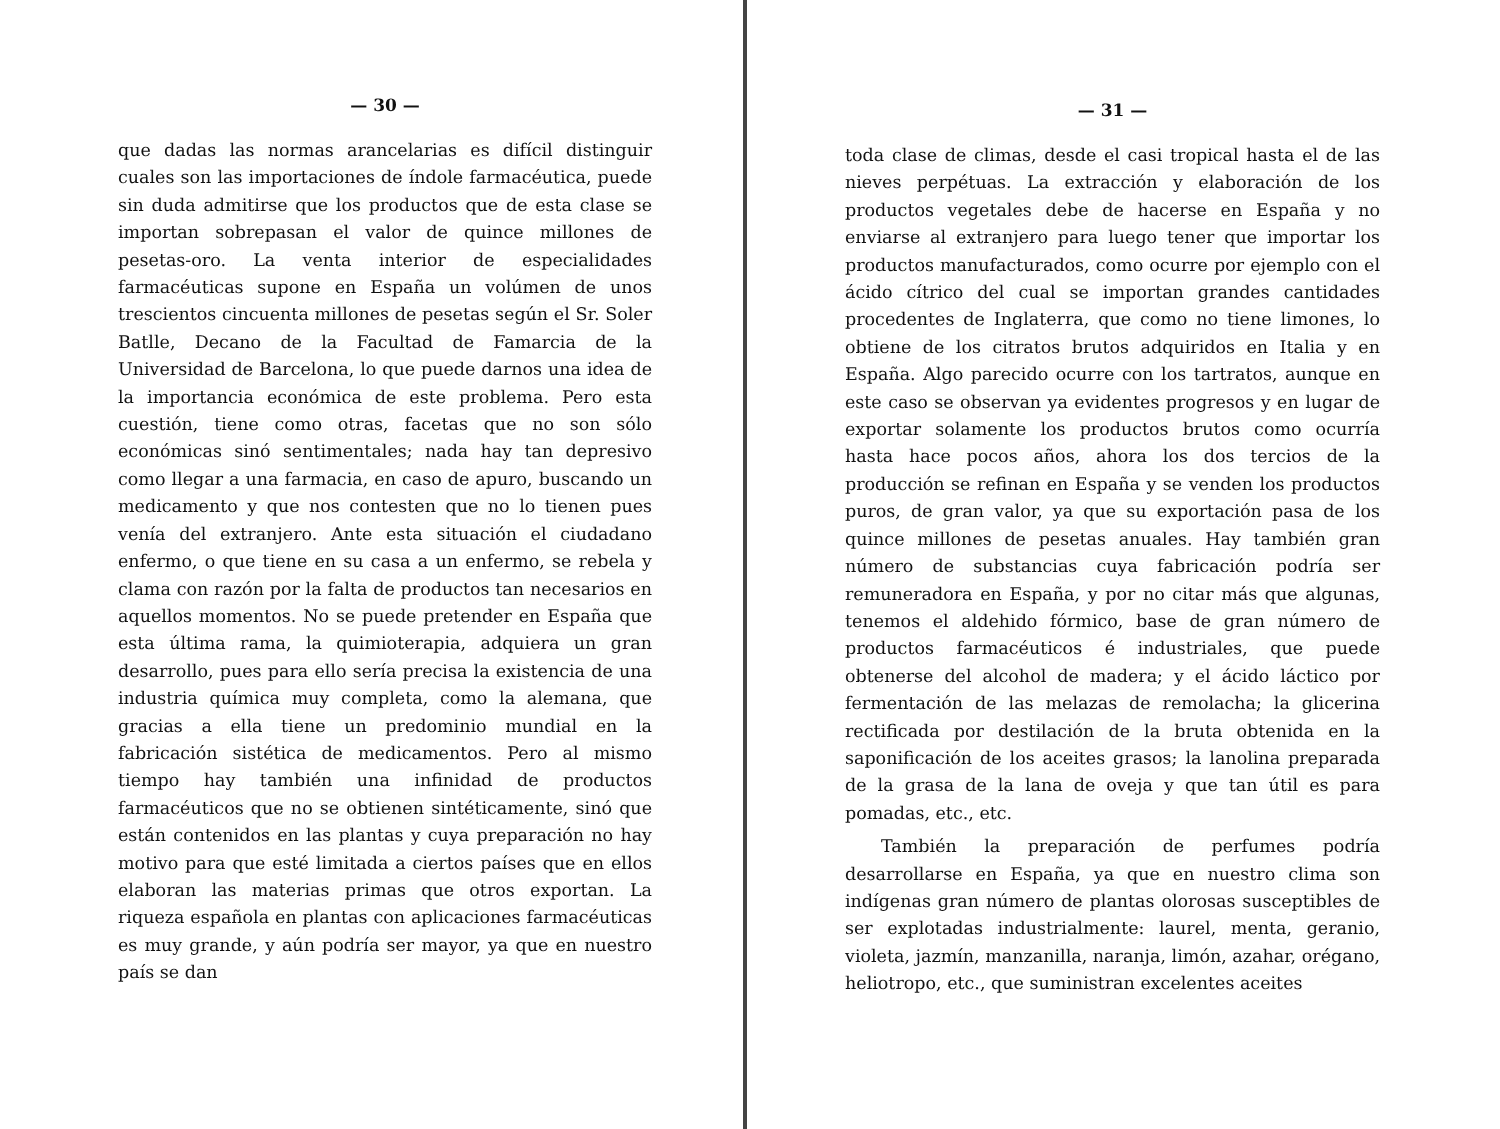— 30 —
que dadas las normas arancelarias es difícil distinguir cuales son las importaciones de índole farmacéutica, puede sin duda admitirse que los productos que de esta clase se importan sobrepasan el valor de quince millones de pesetas-oro. La venta interior de especialidades farmacéuticas supone en España un volúmen de unos trescientos cincuenta millones de pesetas según el Sr. Soler Batlle, Decano de la Facultad de Famarcia de la Universidad de Barcelona, lo que puede darnos una idea de la importancia económica de este problema. Pero esta cuestión, tiene como otras, facetas que no son sólo económicas sinó sentimentales; nada hay tan depresivo como llegar a una farmacia, en caso de apuro, buscando un medicamento y que nos contesten que no lo tienen pues venía del extranjero. Ante esta situación el ciudadano enfermo, o que tiene en su casa a un enfermo, se rebela y clama con razón por la falta de productos tan necesarios en aquellos momentos. No se puede pretender en España que esta última rama, la quimioterapia, adquiera un gran desarrollo, pues para ello sería precisa la existencia de una industria química muy completa, como la alemana, que gracias a ella tiene un predominio mundial en la fabricación sistética de medicamentos. Pero al mismo tiempo hay también una infinidad de productos farmacéuticos que no se obtienen sintéticamente, sinó que están contenidos en las plantas y cuya preparación no hay motivo para que esté limitada a ciertos países que en ellos elaboran las materias primas que otros exportan. La riqueza española en plantas con aplicaciones farmacéuticas es muy grande, y aún podría ser mayor, ya que en nuestro país se dan
— 31 —
toda clase de climas, desde el casi tropical hasta el de las nieves perpétuas. La extracción y elaboración de los productos vegetales debe de hacerse en España y no enviarse al extranjero para luego tener que importar los productos manufacturados, como ocurre por ejemplo con el ácido cítrico del cual se importan grandes cantidades procedentes de Inglaterra, que como no tiene limones, lo obtiene de los citratos brutos adquiridos en Italia y en España. Algo parecido ocurre con los tartratos, aunque en este caso se observan ya evidentes progresos y en lugar de exportar solamente los productos brutos como ocurría hasta hace pocos años, ahora los dos tercios de la producción se refinan en España y se venden los productos puros, de gran valor, ya que su exportación pasa de los quince millones de pesetas anuales. Hay también gran número de substancias cuya fabricación podría ser remuneradora en España, y por no citar más que algunas, tenemos el aldehido fórmico, base de gran número de productos farmacéuticos é industriales, que puede obtenerse del alcohol de madera; y el ácido láctico por fermentación de las melazas de remolacha; la glicerina rectificada por destilación de la bruta obtenida en la saponificación de los aceites grasos; la lanolina preparada de la grasa de la lana de oveja y que tan útil es para pomadas, etc., etc.
También la preparación de perfumes podría desarrollarse en España, ya que en nuestro clima son indígenas gran número de plantas olorosas susceptibles de ser explotadas industrialmente: laurel, menta, geranio, violeta, jazmín, manzanilla, naranja, limón, azahar, orégano, heliotropo, etc., que suministran excelentes aceites